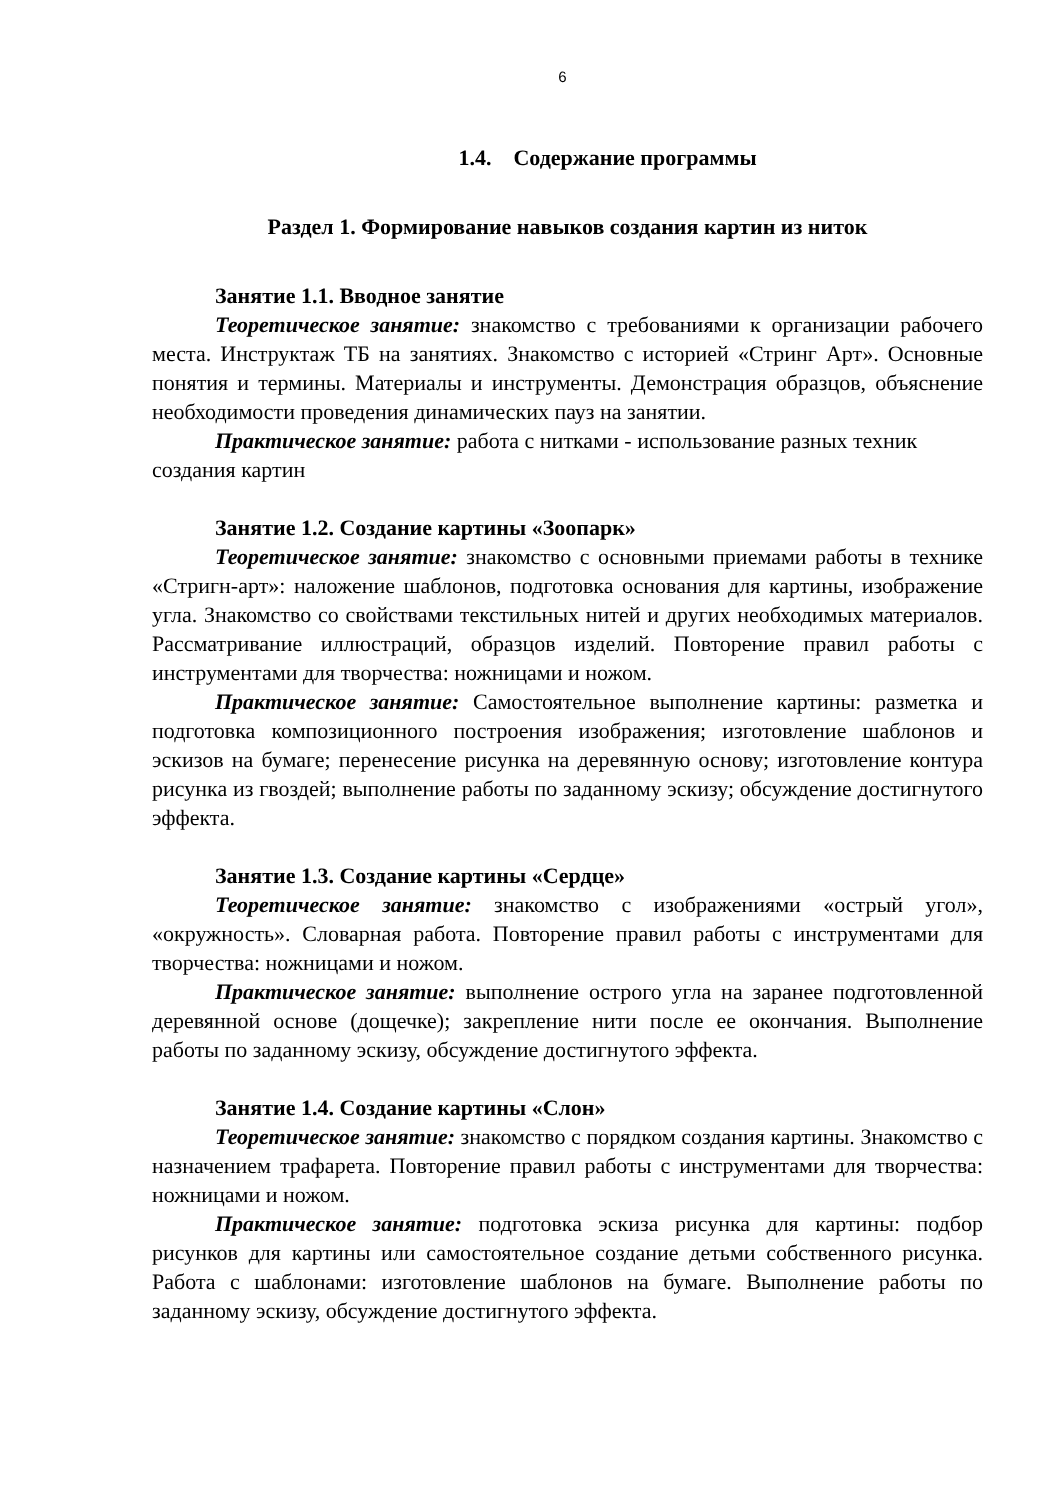6
1.4. Содержание программы
Раздел 1. Формирование навыков создания картин из ниток
Занятие 1.1. Вводное занятие
Теоретическое занятие: знакомство с требованиями к организации рабочего места. Инструктаж ТБ на занятиях. Знакомство с историей «Стринг Арт». Основные понятия и термины. Материалы и инструменты. Демонстрация образцов, объяснение необходимости проведения динамических пауз на занятии.
Практическое занятие: работа с нитками - использование разных техник создания картин
Занятие 1.2. Создание картины «Зоопарк»
Теоретическое занятие: знакомство с основными приемами работы в технике «Стригн-арт»: наложение шаблонов, подготовка основания для картины, изображение угла. Знакомство со свойствами текстильных нитей и других необходимых материалов. Рассматривание иллюстраций, образцов изделий. Повторение правил работы с инструментами для творчества: ножницами и ножом.
Практическое занятие: Самостоятельное выполнение картины: разметка и подготовка композиционного построения изображения; изготовление шаблонов и эскизов на бумаге; перенесение рисунка на деревянную основу; изготовление контура рисунка из гвоздей; выполнение работы по заданному эскизу; обсуждение достигнутого эффекта.
Занятие 1.3. Создание картины «Сердце»
Теоретическое занятие: знакомство с изображениями «острый угол», «окружность». Словарная работа. Повторение правил работы с инструментами для творчества: ножницами и ножом.
Практическое занятие: выполнение острого угла на заранее подготовленной деревянной основе (дощечке); закрепление нити после ее окончания. Выполнение работы по заданному эскизу, обсуждение достигнутого эффекта.
Занятие 1.4. Создание картины «Слон»
Теоретическое занятие: знакомство с порядком создания картины. Знакомство с назначением трафарета. Повторение правил работы с инструментами для творчества: ножницами и ножом.
Практическое занятие: подготовка эскиза рисунка для картины: подбор рисунков для картины или самостоятельное создание детьми собственного рисунка. Работа с шаблонами: изготовление шаблонов на бумаге. Выполнение работы по заданному эскизу, обсуждение достигнутого эффекта.